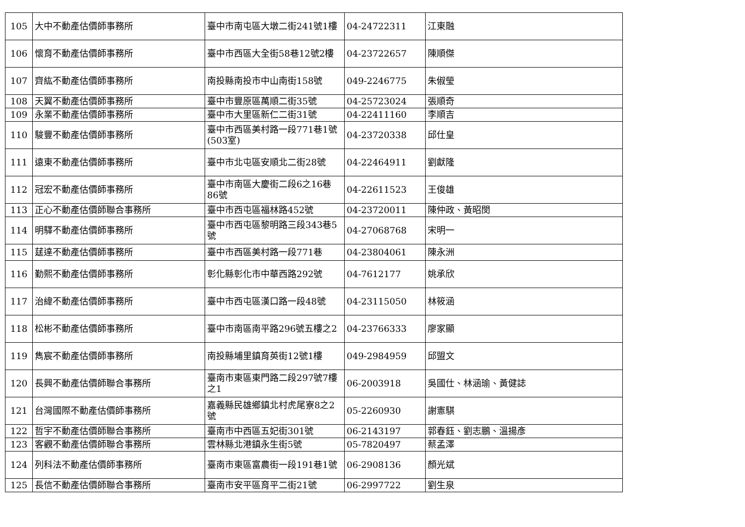| 105 | 大中不動產估價師事務所 | 臺中市南屯區大墩二街241號1樓 | 04-24722311 | 江東融 |
| 106 | 懷育不動產估價師事務所 | 臺中市西區大全街58巷12號2樓 | 04-23722657 | 陳順傑 |
| 107 | 齊紘不動產估價師事務所 | 南投縣南投市中山南街158號 | 049-2246775 | 朱俶瑩 |
| 108 | 天翼不動產估價師事務所 | 臺中市豐原區萬順二街35號 | 04-25723024 | 張順奇 |
| 109 | 永業不動產估價師事務所 | 臺中市大里區新仁二街31號 | 04-22411160 | 李順吉 |
| 110 | 駿豐不動產估價師事務所 | 臺中市西區美村路一段771巷1號(503室) | 04-23720338 | 邱仕皇 |
| 111 | 遠東不動產估價師事務所 | 臺中市北屯區安順北二街28號 | 04-22464911 | 劉獻隆 |
| 112 | 冠宏不動產估價師事務所 | 臺中市南區大慶街二段6之16巷86號 | 04-22611523 | 王俊雄 |
| 113 | 正心不動產估價師聯合事務所 | 臺中市西屯區福林路452號 | 04-23720011 | 陳仲政、黃昭閔 |
| 114 | 明驛不動產估價師事務所 | 臺中市西屯區黎明路三段343巷5號 | 04-27068768 | 宋明一 |
| 115 | 莛達不動產估價師事務所 | 臺中市西區美村路一段771巷 | 04-23804061 | 陳永洲 |
| 116 | 勤熙不動產估價師事務所 | 彰化縣彰化市中華西路292號 | 04-7612177 | 姚承欣 |
| 117 | 治緯不動產估價師事務所 | 臺中市西屯區漢口路一段48號 | 04-23115050 | 林筱涵 |
| 118 | 松彬不動產估價師事務所 | 臺中市南區南平路296號五樓之2 | 04-23766333 | 廖家顯 |
| 119 | 雋宸不動產估價師事務所 | 南投縣埔里鎮育英街12號1樓 | 049-2984959 | 邱盟文 |
| 120 | 長興不動產估價師聯合事務所 | 臺南市東區東門路二段297號7樓之1 | 06-2003918 | 吳國仕、林涵瑜、黃健誌 |
| 121 | 台灣國際不動產估價師事務所 | 嘉義縣民雄鄉鎮北村虎尾寮8之2號 | 05-2260930 | 謝憲騏 |
| 122 | 哲宇不動產估價師聯合事務所 | 臺南市中西區五妃街301號 | 06-2143197 | 郭春鈺、劉志鵬、溫揚彥 |
| 123 | 客觀不動產估價師聯合事務所 | 雲林縣北港鎮永生街5號 | 05-7820497 | 蔡孟澤 |
| 124 | 列科法不動產估價師事務所 | 臺南市東區富農街一段191巷1號 | 06-2908136 | 顏光斌 |
| 125 | 長信不動產估價師聯合事務所 | 臺南市安平區育平二街21號 | 06-2997722 | 劉生泉 |